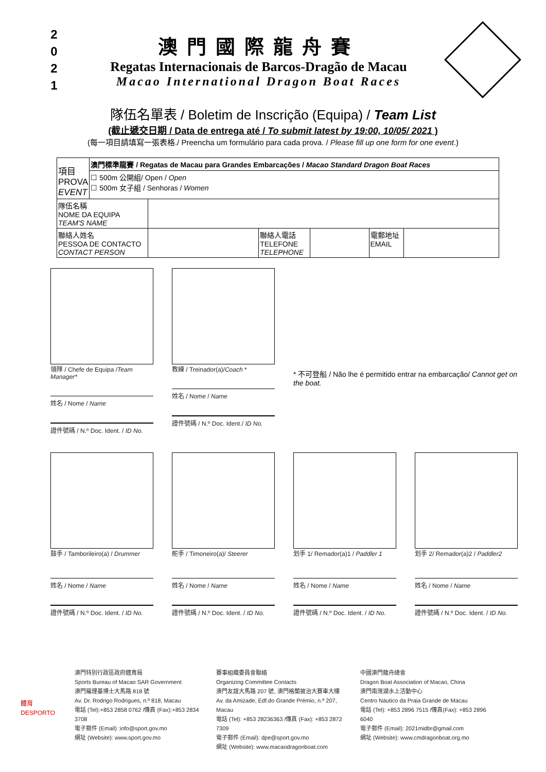2
0
2
1
澳門國際龍舟賽
Regatas Internacionais de Barcos-Dragão de Macau
Macao International Dragon Boat Races
隊伍名單表 / Boletim de Inscrição (Equipa) / Team List
(截止遞交日期 / Data de entrega até / To submit latest by 19:00, 10/05/ 2021 )
(每一項目請填寫一張表格./ Preencha um formulário para cada prova. / Please fill up one form for one event.)
| 項目 PROVA EVENT | 澳門標準龍賽 / Regatas de Macau para Grandes Embarcações / Macao Standard Dragon Boat Races | | | | | |
| | ☐ 500m 公開組/ Open / Open ☐ 500m 女子組 / Senhoras / Women | | | | | |
| 隊伍名稱 NOME DA EQUIPA TEAM'S NAME | | | | | | |
| 聯絡人姓名 PESSOA DE CONTACTO CONTACT PERSON | | | 聯絡人電話 TELEFONE TELEPHONE | | 電郵地址 EMAIL | |
領隊 / Chefe de Equipa /Team Manager*
姓名 / Nome / Name
證件號碼 / N.º Doc. Ident. / ID No.
教練 / Treinador(a)/Coach *
姓名 / Nome / Name
證件號碼 / N.º Doc. Ident./ ID No.
* 不可登船 / Não lhe é permitido entrar na embarcação/ Cannot get on the boat.
鼓手 / Tamborileiro(a) / Drummer
姓名 / Nome / Name
證件號碼 / N.º Doc. Ident. / ID No.
舵手 / Timoneiro(a)/ Steerer
姓名 / Nome / Name
證件號碼 / N.º Doc. Ident. / ID No.
划手 1/ Remador(a)1 / Paddler 1
姓名 / Nome / Name
證件號碼 / N.º Doc. Ident. / ID No.
划手 2/ Remador(a)2 / Paddler2
姓名 / Nome / Name
證件號碼 / N.º Doc. Ident. / ID No.
體育
DESPORTO
澳門特別行政區政府體育局
Sports Bureau of Macao SAR Government
澳門羅理基博士大馬路 818 號
Av. Dr. Rodrigo Rodrigues, n.º 818, Macau
電話 (Tel):+853 2858 0762 /傳真 (Fax):+853 2834 3708
電子郵件 (Email) :info@sport.gov.mo
網址 (Website): www.sport.gov.mo
賽事組織委員會聯絡
Organizing Committee Contacts
澳門友誼大馬路 207 號, 澳門格蘭披治大賽車大樓
Av. da Amizade, Edf.do Grande Prémio, n.º 207, Macau
電話 (Tel): +853 28236363 /傳真 (Fax): +853 2872 7309
電子郵件 (Email): dpe@sport.gov.mo
網址 (Website): www.macaodragonboat.com
中國澳門龍舟總會
Dragon Boat Association of Macao, China
澳門南灣湖水上活動中心
Centro Náutico da Praia Grande de Macau
電話 (Tel): +853 2896 7515 /傳真(Fax): +853 2896 6040
電子郵件 (Email): 2021midbr@gmail.com
網址 (Website): www.cmdragonboat.org.mo